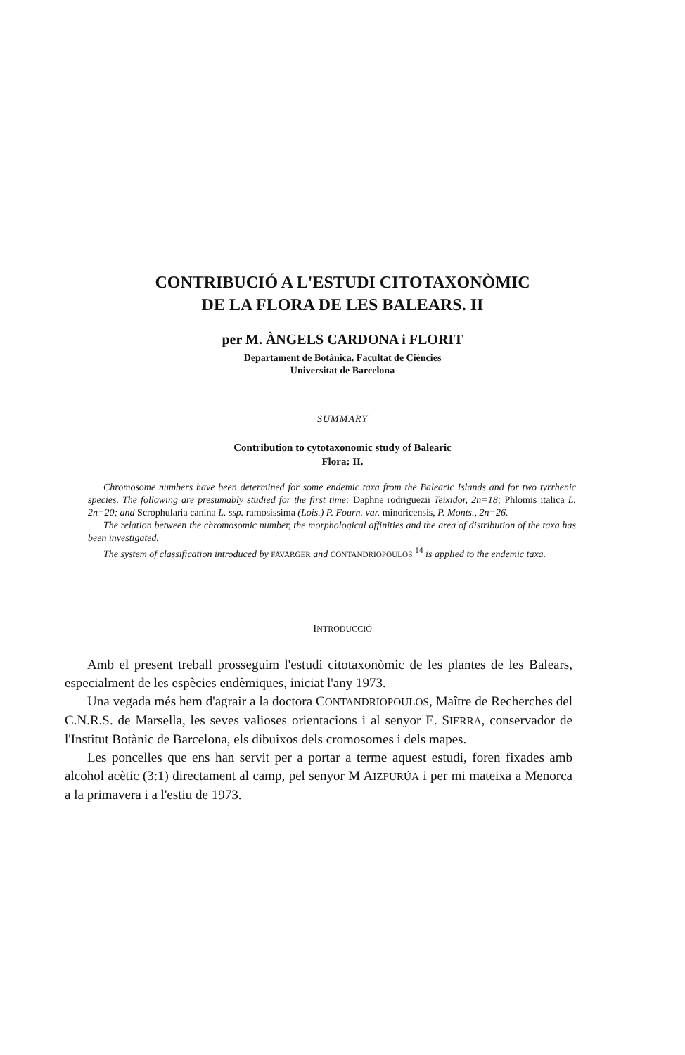CONTRIBUCIÓ A L'ESTUDI CITOTAXONÒMIC
DE LA FLORA DE LES BALEARS. II
per M. ÀNGELS CARDONA i FLORIT
Departament de Botànica. Facultat de Ciències
Universitat de Barcelona
SUMMARY
Contribution to cytotaxonomic study of Balearic
Flora: II.
Chromosome numbers have been determined for some endemic taxa from the Balearic Islands and for two tyrrhenic species. The following are presumably studied for the first time: Daphne rodriguezii Teixidor, 2n=18; Phlomis italica L. 2n=20; and Scrophularia canina L. ssp. ramosissima (Lois.) P. Fourn. var. minoricensis, P. Monts., 2n=26.
The relation between the chromosomic number, the morphological affinities and the area of distribution of the taxa has been investigated.
The system of classification introduced by FAVARGER and CONTANDRIOPOULOS <sup>14</sup> is applied to the endemic taxa.
INTRODUCCIÓ
Amb el present treball prosseguim l'estudi citotaxonòmic de les plantes de les Balears, especialment de les espècies endèmiques, iniciat l'any 1973.
Una vegada més hem d'agrair a la doctora CONTANDRIOPOULOS, Maître de Recherches del C.N.R.S. de Marsella, les seves valioses orientacions i al senyor E. SIERRA, conservador de l'Institut Botànic de Barcelona, els dibuixos dels cromosomes i dels mapes.
Les poncelles que ens han servit per a portar a terme aquest estudi, foren fixades amb alcohol acètic (3:1) directament al camp, pel senyor M AIZPURÚA i per mi mateixa a Menorca a la primavera i a l'estiu de 1973.